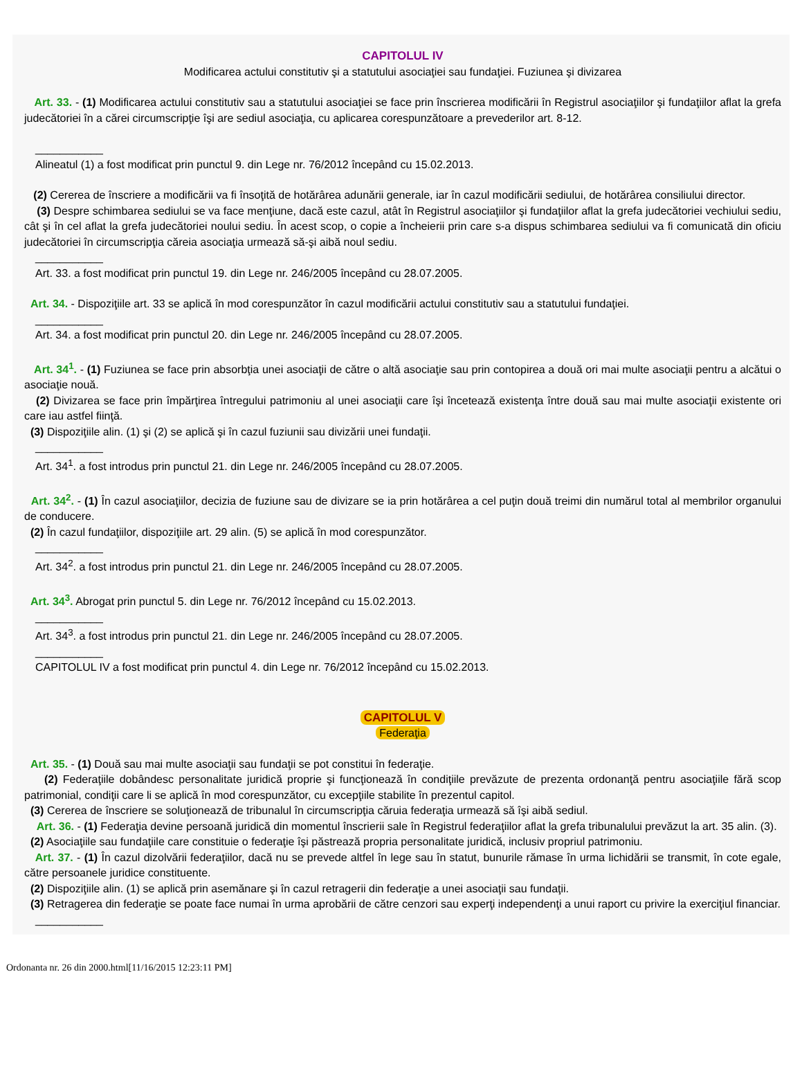CAPITOLUL IV
Modificarea actului constitutiv şi a statutului asociaţiei sau fundaţiei. Fuziunea şi divizarea
Art. 33. - (1) Modificarea actului constitutiv sau a statutului asociaţiei se face prin înscrierea modificării în Registrul asociaţiilor şi fundaţiilor aflat la grefa judecătoriei în a cărei circumscripţie îşi are sediul asociaţia, cu aplicarea corespunzătoare a prevederilor art. 8-12.
___________
Alineatul (1) a fost modificat prin punctul 9. din Lege nr. 76/2012 începând cu 15.02.2013.
(2) Cererea de înscriere a modificării va fi însoţită de hotărârea adunării generale, iar în cazul modificării sediului, de hotărârea consiliului director.
(3) Despre schimbarea sediului se va face menţiune, dacă este cazul, atât în Registrul asociaţiilor şi fundaţiilor aflat la grefa judecătoriei vechiului sediu, cât şi în cel aflat la grefa judecătoriei noului sediu. În acest scop, o copie a încheierii prin care s-a dispus schimbarea sediului va fi comunicată din oficiu judecătoriei în circumscripţia căreia asociaţia urmează să-şi aibă noul sediu.
___________
Art. 33. a fost modificat prin punctul 19. din Lege nr. 246/2005 începând cu 28.07.2005.
Art. 34. - Dispoziţiile art. 33 se aplică în mod corespunzător în cazul modificării actului constitutiv sau a statutului fundaţiei.
___________
Art. 34. a fost modificat prin punctul 20. din Lege nr. 246/2005 începând cu 28.07.2005.
Art. 34<sup>1</sup>. - (1) Fuziunea se face prin absorbţia unei asociaţii de către o altă asociaţie sau prin contopirea a două ori mai multe asociaţii pentru a alcătui o asociaţie nouă.
(2) Divizarea se face prin împărţirea întregului patrimoniu al unei asociaţii care îşi încetează existenţa între două sau mai multe asociaţii existente ori care iau astfel fiinţă.
(3) Dispoziţiile alin. (1) şi (2) se aplică şi în cazul fuziunii sau divizării unei fundaţii.
___________
Art. 34<sup>1</sup>. a fost introdus prin punctul 21. din Lege nr. 246/2005 începând cu 28.07.2005.
Art. 34<sup>2</sup>. - (1) În cazul asociaţiilor, decizia de fuziune sau de divizare se ia prin hotărârea a cel puţin două treimi din numărul total al membrilor organului de conducere.
(2) În cazul fundaţiilor, dispoziţiile art. 29 alin. (5) se aplică în mod corespunzător.
___________
Art. 34<sup>2</sup>. a fost introdus prin punctul 21. din Lege nr. 246/2005 începând cu 28.07.2005.
Art. 34<sup>3</sup>. Abrogat prin punctul 5. din Lege nr. 76/2012 începând cu 15.02.2013.
___________
Art. 34<sup>3</sup>. a fost introdus prin punctul 21. din Lege nr. 246/2005 începând cu 28.07.2005.
___________
CAPITOLUL IV a fost modificat prin punctul 4. din Lege nr. 76/2012 începând cu 15.02.2013.
CAPITOLUL V
Federaţia
Art. 35. - (1) Două sau mai multe asociaţii sau fundaţii se pot constitui în federaţie.
(2) Federaţiile dobândesc personalitate juridică proprie şi funcţionează în condiţiile prevăzute de prezenta ordonanţă pentru asociaţiile fără scop patrimonial, condiţii care li se aplică în mod corespunzător, cu excepţiile stabilite în prezentul capitol.
(3) Cererea de înscriere se soluţionează de tribunalul în circumscripţia căruia federaţia urmează să îşi aibă sediul.
Art. 36. - (1) Federaţia devine persoană juridică din momentul înscrierii sale în Registrul federaţiilor aflat la grefa tribunalului prevăzut la art. 35 alin. (3).
(2) Asociaţiile sau fundaţiile care constituie o federaţie îşi păstrează propria personalitate juridică, inclusiv propriul patrimoniu.
Art. 37. - (1) În cazul dizolvării federaţiilor, dacă nu se prevede altfel în lege sau în statut, bunurile rămase în urma lichidării se transmit, în cote egale, către persoanele juridice constituente.
(2) Dispoziţiile alin. (1) se aplică prin asemănare şi în cazul retragerii din federaţie a unei asociaţii sau fundaţii.
(3) Retragerea din federaţie se poate face numai în urma aprobării de către cenzori sau experţi independenţi a unui raport cu privire la exerciţiul financiar.
___________
Ordonanta nr. 26 din 2000.html[11/16/2015 12:23:11 PM]